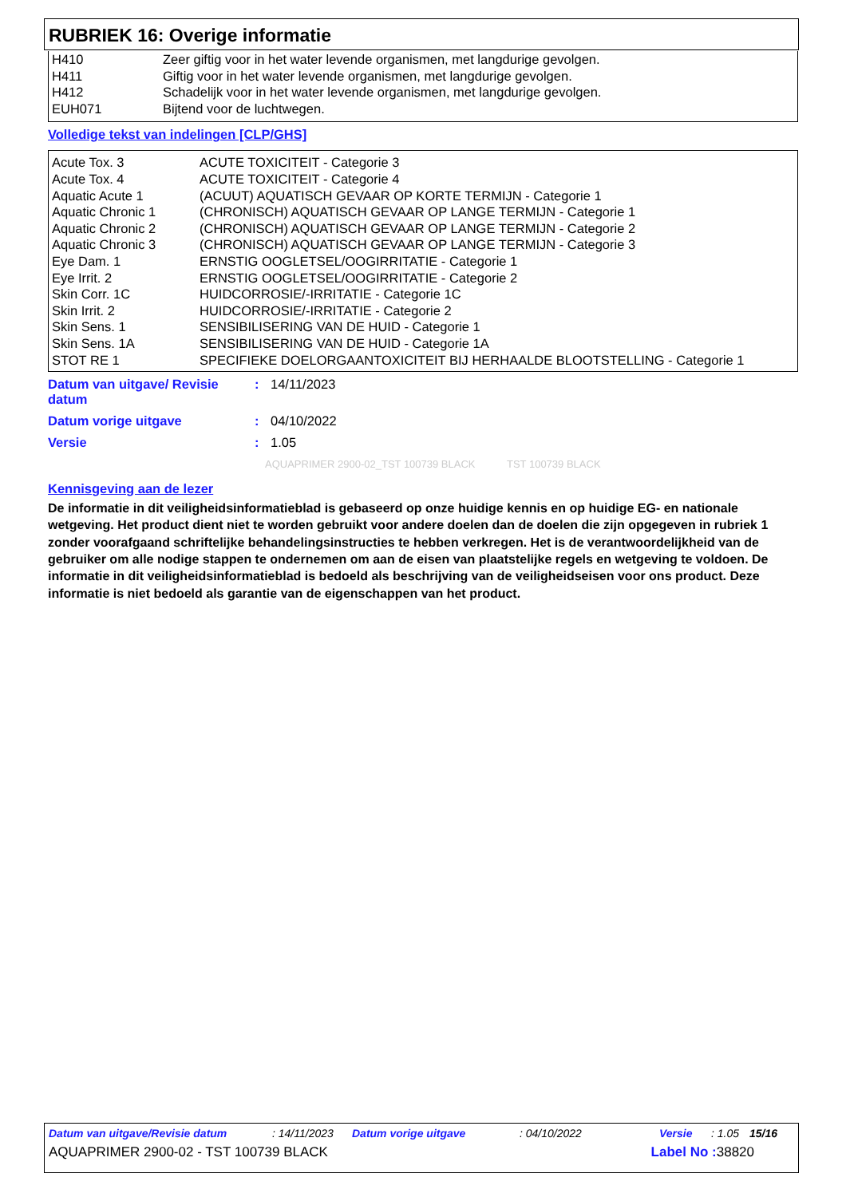RUBRIEK 16: Overige informatie
| H410 | Zeer giftig voor in het water levende organismen, met langdurige gevolgen. |
| H411 | Giftig voor in het water levende organismen, met langdurige gevolgen. |
| H412 | Schadelijk voor in het water levende organismen, met langdurige gevolgen. |
| EUH071 | Bijtend voor de luchtwegen. |
Volledige tekst van indelingen [CLP/GHS]
| Acute Tox. 3 | ACUTE TOXICITEIT - Categorie 3 |
| Acute Tox. 4 | ACUTE TOXICITEIT - Categorie 4 |
| Aquatic Acute 1 | (ACUUT) AQUATISCH GEVAAR OP KORTE TERMIJN - Categorie 1 |
| Aquatic Chronic 1 | (CHRONISCH) AQUATISCH GEVAAR OP LANGE TERMIJN - Categorie 1 |
| Aquatic Chronic 2 | (CHRONISCH) AQUATISCH GEVAAR OP LANGE TERMIJN - Categorie 2 |
| Aquatic Chronic 3 | (CHRONISCH) AQUATISCH GEVAAR OP LANGE TERMIJN - Categorie 3 |
| Eye Dam. 1 | ERNSTIG OOGLETSEL/OOGIRRITATIE - Categorie 1 |
| Eye Irrit. 2 | ERNSTIG OOGLETSEL/OOGIRRITATIE - Categorie 2 |
| Skin Corr. 1C | HUIDCORROSIE/-IRRITATIE - Categorie 1C |
| Skin Irrit. 2 | HUIDCORROSIE/-IRRITATIE - Categorie 2 |
| Skin Sens. 1 | SENSIBILISERING VAN DE HUID - Categorie 1 |
| Skin Sens. 1A | SENSIBILISERING VAN DE HUID - Categorie 1A |
| STOT RE 1 | SPECIFIEKE DOELORGAANTOXICITEIT BIJ HERHAALDE BLOOTSTELLING - Categorie 1 |
| Datum van uitgave/ Revisie datum | : | 14/11/2023 |
| Datum vorige uitgave | : | 04/10/2022 |
| Versie | : | 1.05 |
AQUAPRIMER 2900-02_TST 100739 BLACK TST 100739 BLACK
Kennisgeving aan de lezer
De informatie in dit veiligheidsinformatieblad is gebaseerd op onze huidige kennis en op huidige EG- en nationale wetgeving. Het product dient niet te worden gebruikt voor andere doelen dan de doelen die zijn opgegeven in rubriek 1 zonder voorafgaand schriftelijke behandelingsinstructies te hebben verkregen. Het is de verantwoordelijkheid van de gebruiker om alle nodige stappen te ondernemen om aan de eisen van plaatstelijke regels en wetgeving te voldoen. De informatie in dit veiligheidsinformatieblad is bedoeld als beschrijving van de veiligheidseisen voor ons product. Deze informatie is niet bedoeld als garantie van de eigenschappen van het product.
Datum van uitgave/Revisie datum: 14/11/2023 Datum vorige uitgave: 04/10/2022 Versie: 1.05 15/16
AQUAPRIMER 2900-02 - TST 100739 BLACK Label No : 38820